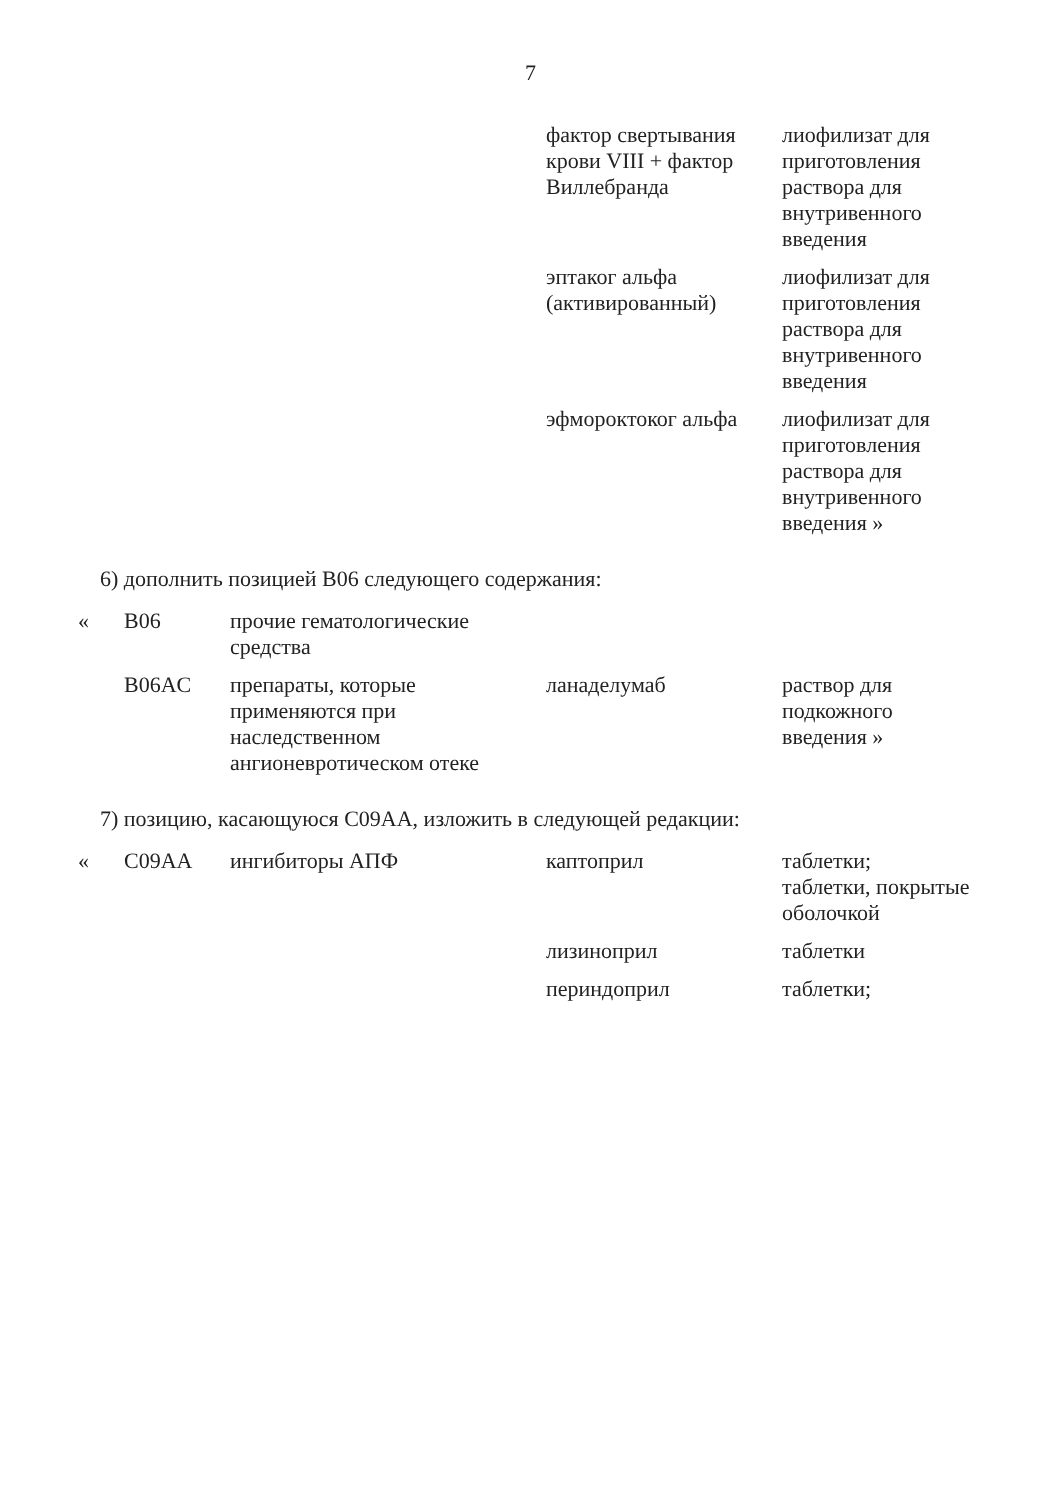7
| | | | фактор свертывания крови VIII + фактор Виллебранда | лиофилизат для приготовления раствора для внутривенного введения |
| | | | эптаког альфа (активированный) | лиофилизат для приготовления раствора для внутривенного введения |
| | | | эфмороктоког альфа | лиофилизат для приготовления раствора для внутривенного введения » |
6) дополнить позицией B06 следующего содержания:
| « | B06 | прочие гематологические средства | | |
| | B06AC | препараты, которые применяются при наследственном ангионевротическом отеке | ланаделумаб | раствор для подкожного введения » |
7) позицию, касающуюся C09AA, изложить в следующей редакции:
| « | C09AA | ингибиторы АПФ | каптоприл | таблетки; таблетки, покрытые оболочкой |
| | | | лизиноприл | таблетки |
| | | | периндоприл | таблетки; |